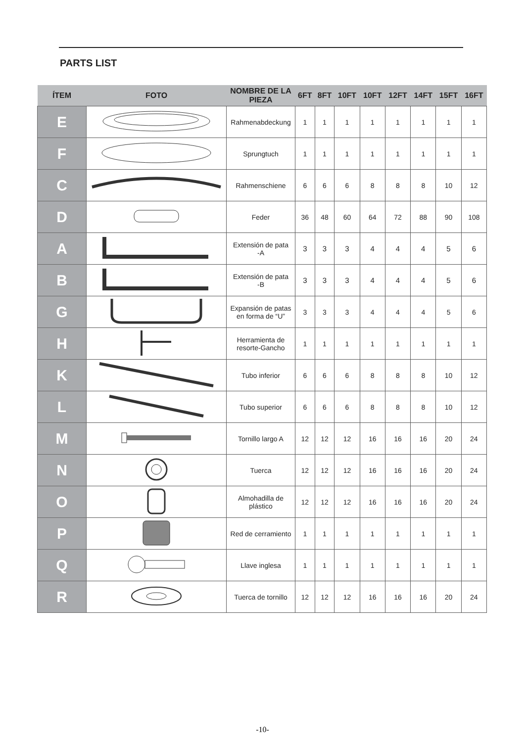PARTS LIST
| ÍTEM | FOTO | NOMBRE DE LA PIEZA | 6FT | 8FT | 10FT | 10FT | 12FT | 14FT | 15FT | 16FT |
| --- | --- | --- | --- | --- | --- | --- | --- | --- | --- | --- |
| E | | Rahmenabdeckung | 1 | 1 | 1 | 1 | 1 | 1 | 1 | 1 |
| F | | Sprungtuch | 1 | 1 | 1 | 1 | 1 | 1 | 1 | 1 |
| C | | Rahmenschiene | 6 | 6 | 6 | 8 | 8 | 8 | 10 | 12 |
| D | | Feder | 36 | 48 | 60 | 64 | 72 | 88 | 90 | 108 |
| A | | Extensión de pata -A | 3 | 3 | 3 | 4 | 4 | 4 | 5 | 6 |
| B | | Extensión de pata -B | 3 | 3 | 3 | 4 | 4 | 4 | 5 | 6 |
| G | | Expansión de patas en forma de “U” | 3 | 3 | 3 | 4 | 4 | 4 | 5 | 6 |
| H | | Herramienta de resorte-Gancho | 1 | 1 | 1 | 1 | 1 | 1 | 1 | 1 |
| K | | Tubo inferior | 6 | 6 | 6 | 8 | 8 | 8 | 10 | 12 |
| L | | Tubo superior | 6 | 6 | 6 | 8 | 8 | 8 | 10 | 12 |
| M | | Tornillo largo A | 12 | 12 | 12 | 16 | 16 | 16 | 20 | 24 |
| N | | Tuerca | 12 | 12 | 12 | 16 | 16 | 16 | 20 | 24 |
| O | | Almohadilla de plástico | 12 | 12 | 12 | 16 | 16 | 16 | 20 | 24 |
| P | | Red de cerramiento | 1 | 1 | 1 | 1 | 1 | 1 | 1 | 1 |
| Q | | Llave inglesa | 1 | 1 | 1 | 1 | 1 | 1 | 1 | 1 |
| R | | Tuerca de tornillo | 12 | 12 | 12 | 16 | 16 | 16 | 20 | 24 |
-10-